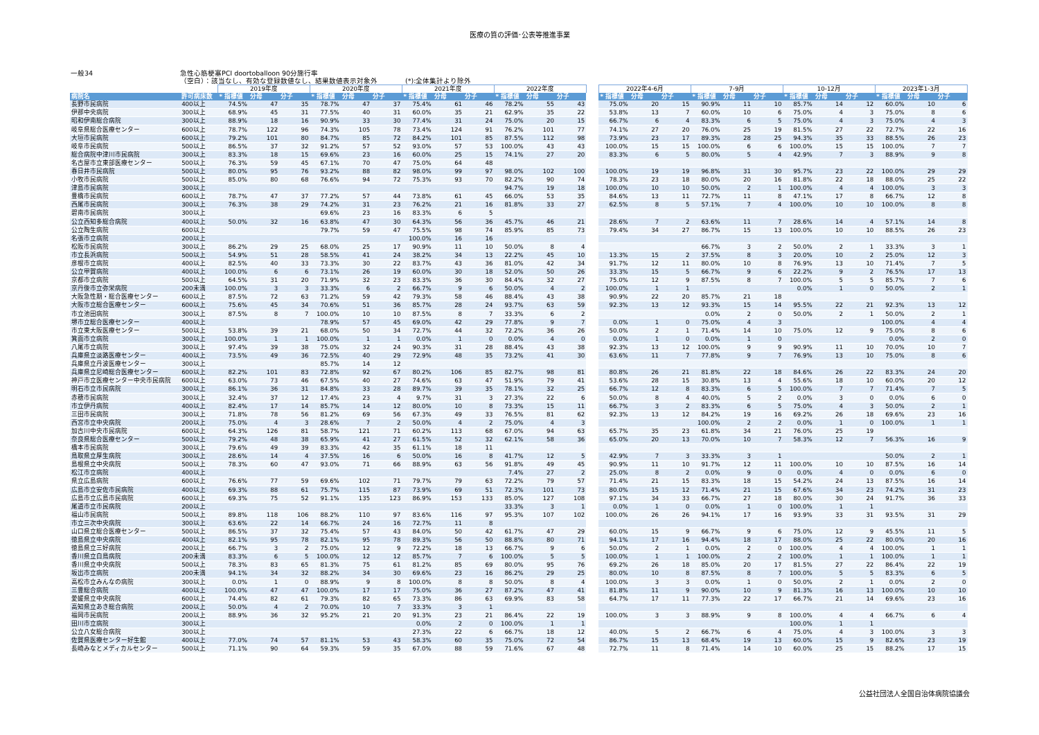医療の質の評価･公表等推進事業
一般34 急性心筋梗塞PCI doortoballoon 90分施行率
（空白）：該当なし、有効な登録数値なし、結果数値表示対象外　　　　(*):全体集計より除外
| | | 2019年度 | | | 2020年度 | | | 2021年度 | | | 2022年度 | | | | 2022年4-6月 | | | 7-9月 | | | 10-12月 | | | 2023年1-3月 | | |
| --- | --- | --- | --- | --- | --- | --- | --- | --- | --- | --- | --- | --- | --- | --- | --- | --- | --- | --- | --- | --- | --- | --- | --- | --- | --- | --- |
| 病院名 | 許可病床数 | * 指標値 | 分母 | 分子 | * 指標値 | 分母 | 分子 | * 指標値 | 分母 | 分子 | * 指標値 | 分母 | 分子 | | * 指標値 | 分母 | 分子 | * 指標値 | 分母 | 分子 | * 指標値 | 分母 | 分子 | * 指標値 | 分母 | 分子 |
| 長野市民病院 | 400以上 | 74.5% | 47 | 35 | 78.7% | 47 | 37 | 75.4% | 61 | 46 | 78.2% | 55 | 43 | | 75.0% | 20 | 15 | 90.9% | 11 | 10 | 85.7% | 14 | 12 | 60.0% | 10 | 6 |
| 伊那中央病院 | 300以上 | 68.9% | 45 | 31 | 77.5% | 40 | 31 | 60.0% | 35 | 21 | 62.9% | 35 | 22 | | 53.8% | 13 | 7 | 60.0% | 10 | 6 | 75.0% | 4 | 3 | 75.0% | 8 | 6 |
| 昭和伊南総合病院 | 300以上 | 88.9% | 18 | 16 | 90.9% | 33 | 30 | 77.4% | 31 | 24 | 75.0% | 20 | 15 | | 66.7% | 6 | 4 | 83.3% | 6 | 5 | 75.0% | 4 | 3 | 75.0% | 4 | 3 |
| 岐阜県総合医療センター | 600以上 | 78.7% | 122 | 96 | 74.3% | 105 | 78 | 73.4% | 124 | 91 | 76.2% | 101 | 77 | | 74.1% | 27 | 20 | 76.0% | 25 | 19 | 81.5% | 27 | 22 | 72.7% | 22 | 16 |
| 大垣市民病院 | 600以上 | 79.2% | 101 | 80 | 84.7% | 85 | 72 | 84.2% | 101 | 85 | 87.5% | 112 | 98 | | 73.9% | 23 | 17 | 89.3% | 28 | 25 | 94.3% | 35 | 33 | 88.5% | 26 | 23 |
| 岐阜市民病院 | 500以上 | 86.5% | 37 | 32 | 91.2% | 57 | 52 | 93.0% | 57 | 53 | 100.0% | 43 | 43 | | 100.0% | 15 | 15 | 100.0% | 6 | 6 | 100.0% | 15 | 15 | 100.0% | 7 | 7 |
| 総合病院中津川市民病院 | 300以上 | 83.3% | 18 | 15 | 69.6% | 23 | 16 | 60.0% | 25 | 15 | 74.1% | 27 | 20 | | 83.3% | 6 | 5 | 80.0% | 5 | 4 | 42.9% | 7 | 3 | 88.9% | 9 | 8 |
| 名古屋市立東部医療センター | 500以上 | 76.3% | 59 | 45 | 67.1% | 70 | 47 | 75.0% | 64 | 48 | | | | | | | | | | | | | | | | |
| 春日井市民病院 | 500以上 | 80.0% | 95 | 76 | 93.2% | 88 | 82 | 98.0% | 99 | 97 | 98.0% | 102 | 100 | | 100.0% | 19 | 19 | 96.8% | 31 | 30 | 95.7% | 23 | 22 | 100.0% | 29 | 29 |
| 小牧市民病院 | 500以上 | 85.0% | 80 | 68 | 76.6% | 94 | 72 | 75.3% | 93 | 70 | 82.2% | 90 | 74 | | 78.3% | 23 | 18 | 80.0% | 20 | 16 | 81.8% | 22 | 18 | 88.0% | 25 | 22 |
| 津島市民病院 | 300以上 | | | | | | | | | | 94.7% | 19 | 18 | | 100.0% | 10 | 10 | 50.0% | 2 | 1 | 100.0% | 4 | 4 | 100.0% | 3 | 3 |
| 豊橋市民病院 | 600以上 | 78.7% | 47 | 37 | 77.2% | 57 | 44 | 73.8% | 61 | 45 | 66.0% | 53 | 35 | | 84.6% | 13 | 11 | 72.7% | 11 | 8 | 47.1% | 17 | 8 | 66.7% | 12 | 8 |
| 西尾市民病院 | 300以上 | 76.3% | 38 | 29 | 74.2% | 31 | 23 | 76.2% | 21 | 16 | 81.8% | 33 | 27 | | 62.5% | 8 | 5 | 57.1% | 7 | 4 | 100.0% | 10 | 10 | 100.0% | 8 | 8 |
| 碧南市民病院 | 300以上 | | | | 69.6% | 23 | 16 | 83.3% | 6 | 5 | | | | | | | | | | | | | | | | |
| 公立西知多総合病院 | 400以上 | 50.0% | 32 | 16 | 63.8% | 47 | 30 | 64.3% | 56 | 36 | 45.7% | 46 | 21 | | 28.6% | 7 | 2 | 63.6% | 11 | 7 | 28.6% | 14 | 4 | 57.1% | 14 | 8 |
| 公立陶生病院 | 600以上 | | | | 79.7% | 59 | 47 | 75.5% | 98 | 74 | 85.9% | 85 | 73 | | 79.4% | 34 | 27 | 86.7% | 15 | 13 | 100.0% | 10 | 10 | 88.5% | 26 | 23 |
| 名張市立病院 | 200以上 | | | | | | | 100.0% | 16 | 16 | | | | | | | | | | | | | | | | |
| 松阪市民病院 | 300以上 | 86.2% | 29 | 25 | 68.0% | 25 | 17 | 90.9% | 11 | 10 | 50.0% | 8 | 4 | | | | | 66.7% | 3 | 2 | 50.0% | 2 | 1 | 33.3% | 3 | 1 |
| 市立長浜病院 | 500以上 | 54.9% | 51 | 28 | 58.5% | 41 | 24 | 38.2% | 34 | 13 | 22.2% | 45 | 10 | | 13.3% | 15 | 2 | 37.5% | 8 | 3 | 20.0% | 10 | 2 | 25.0% | 12 | 3 |
| 彦根市立病院 | 400以上 | 82.5% | 40 | 33 | 73.3% | 30 | 22 | 83.7% | 43 | 36 | 81.0% | 42 | 34 | | 91.7% | 12 | 11 | 80.0% | 10 | 8 | 76.9% | 13 | 10 | 71.4% | 7 | 5 |
| 公立甲賀病院 | 400以上 | 100.0% | 6 | 6 | 73.1% | 26 | 19 | 60.0% | 30 | 18 | 52.0% | 50 | 26 | | 33.3% | 15 | 5 | 66.7% | 9 | 6 | 22.2% | 9 | 2 | 76.5% | 17 | 13 |
| 京都市立病院 | 500以上 | 64.5% | 31 | 20 | 71.9% | 32 | 23 | 83.3% | 36 | 30 | 84.4% | 32 | 27 | | 75.0% | 12 | 9 | 87.5% | 8 | 7 | 100.0% | 5 | 5 | 85.7% | 7 | 6 |
| 京丹後市立弥栄病院 | 200未満 | 100.0% | 3 | 3 | 33.3% | 6 | 2 | 66.7% | 9 | 6 | 50.0% | 4 | 2 | | 100.0% | 1 | 1 | | | | 0.0% | 1 | 0 | 50.0% | 2 | 1 |
| 大阪急性期・総合医療センター | 600以上 | 87.5% | 72 | 63 | 71.2% | 59 | 42 | 79.3% | 58 | 46 | 88.4% | 43 | 38 | | 90.9% | 22 | 20 | 85.7% | 21 | 18 | | | | | | |
| 大阪市立総合医療センター | 600以上 | 75.6% | 45 | 34 | 70.6% | 51 | 36 | 85.7% | 28 | 24 | 93.7% | 63 | 59 | | 92.3% | 13 | 12 | 93.3% | 15 | 14 | 95.5% | 22 | 21 | 92.3% | 13 | 12 |
| 市立池田病院 | 300以上 | 87.5% | 8 | 7 | 100.0% | 10 | 10 | 87.5% | 8 | 7 | 33.3% | 6 | 2 | | | | | 0.0% | 2 | 0 | 50.0% | 2 | 1 | 50.0% | 2 | 1 |
| 堺市立総合医療センター | 400以上 | | | | 78.9% | 57 | 45 | 69.0% | 42 | 29 | 77.8% | 9 | 7 | | 0.0% | 1 | 0 | 75.0% | 4 | 3 | | | | 100.0% | 4 | 4 |
| 市立東大阪医療センター | 500以上 | 53.8% | 39 | 21 | 68.0% | 50 | 34 | 72.7% | 44 | 32 | 72.2% | 36 | 26 | | 50.0% | 2 | 1 | 71.4% | 14 | 10 | 75.0% | 12 | 9 | 75.0% | 8 | 6 |
| 箕面市立病院 | 300以上 | 100.0% | 1 | 1 | 100.0% | 1 | 1 | 0.0% | 1 | 0 | 0.0% | 4 | 0 | | 0.0% | 1 | 0 | 0.0% | 1 | 0 | | | | 0.0% | 2 | 0 |
| 八尾市立病院 | 300以上 | 97.4% | 39 | 38 | 75.0% | 32 | 24 | 90.3% | 31 | 28 | 88.4% | 43 | 38 | | 92.3% | 13 | 12 | 100.0% | 9 | 9 | 90.9% | 11 | 10 | 70.0% | 10 | 7 |
| 兵庫県立淡路医療センター | 400以上 | 73.5% | 49 | 36 | 72.5% | 40 | 29 | 72.9% | 48 | 35 | 73.2% | 41 | 30 | | 63.6% | 11 | 7 | 77.8% | 9 | 7 | 76.9% | 13 | 10 | 75.0% | 8 | 6 |
| 兵庫県立丹波医療センター | 300以上 | | | | 85.7% | 14 | 12 | | | | | | | | | | | | | | | | | | | |
| 兵庫県立尼崎総合医療センター | 600以上 | 82.2% | 101 | 83 | 72.8% | 92 | 67 | 80.2% | 106 | 85 | 82.7% | 98 | 81 | | 80.8% | 26 | 21 | 81.8% | 22 | 18 | 84.6% | 26 | 22 | 83.3% | 24 | 20 |
| 神戸市立医療センター中央市民病院 | 600以上 | 63.0% | 73 | 46 | 67.5% | 40 | 27 | 74.6% | 63 | 47 | 51.9% | 79 | 41 | | 53.6% | 28 | 15 | 30.8% | 13 | 4 | 55.6% | 18 | 10 | 60.0% | 20 | 12 |
| 明石市立市民病院 | 300以上 | 86.1% | 36 | 31 | 84.8% | 33 | 28 | 89.7% | 39 | 35 | 78.1% | 32 | 25 | | 66.7% | 12 | 8 | 83.3% | 6 | 5 | 100.0% | 7 | 7 | 71.4% | 7 | 5 |
| 赤穂市民病院 | 300以上 | 32.4% | 37 | 12 | 17.4% | 23 | 4 | 9.7% | 31 | 3 | 27.3% | 22 | 6 | | 50.0% | 8 | 4 | 40.0% | 5 | 2 | 0.0% | 3 | 0 | 0.0% | 6 | 0 |
| 市立伊丹病院 | 400以上 | 82.4% | 17 | 14 | 85.7% | 14 | 12 | 80.0% | 10 | 8 | 73.3% | 15 | 11 | | 66.7% | 3 | 2 | 83.3% | 6 | 5 | 75.0% | 4 | 3 | 50.0% | 2 | 1 |
| 三田市民病院 | 300以上 | 71.8% | 78 | 56 | 81.2% | 69 | 56 | 67.3% | 49 | 33 | 76.5% | 81 | 62 | | 92.3% | 13 | 12 | 84.2% | 19 | 16 | 69.2% | 26 | 18 | 69.6% | 23 | 16 |
| 西宮市立中央病院 | 200以上 | 75.0% | 4 | 3 | 28.6% | 7 | 2 | 50.0% | 4 | 2 | 75.0% | 4 | 3 | | | | | 100.0% | 2 | 2 | 0.0% | 1 | 0 | 100.0% | 1 | 1 |
| 加古川中央市民病院 | 600以上 | 64.3% | 126 | 81 | 58.7% | 121 | 71 | 60.2% | 113 | 68 | 67.0% | 94 | 63 | | 65.7% | 35 | 23 | 61.8% | 34 | 21 | 76.0% | 25 | 19 | | | |
| 奈良県総合医療センター | 500以上 | 79.2% | 48 | 38 | 65.9% | 41 | 27 | 61.5% | 52 | 32 | 62.1% | 58 | 36 | | 65.0% | 20 | 13 | 70.0% | 10 | 7 | 58.3% | 12 | 7 | 56.3% | 16 | 9 |
| 橋本市民病院 | 300以上 | 79.6% | 49 | 39 | 83.3% | 42 | 35 | 61.1% | 18 | 11 | | | | | | | | | | | | | | | | |
| 鳥取県立厚生病院 | 300以上 | 28.6% | 14 | 4 | 37.5% | 16 | 6 | 50.0% | 16 | 8 | 41.7% | 12 | 5 | | 42.9% | 7 | 3 | 33.3% | 3 | 1 | | | | 50.0% | 2 | 1 |
| 島根県立中央病院 | 500以上 | 78.3% | 60 | 47 | 93.0% | 71 | 66 | 88.9% | 63 | 56 | 91.8% | 49 | 45 | | 90.9% | 11 | 10 | 91.7% | 12 | 11 | 100.0% | 10 | 10 | 87.5% | 16 | 14 |
| 松江市立病院 | 400以上 | | | | | | | | | | 7.4% | 27 | 2 | | 25.0% | 8 | 2 | 0.0% | 9 | 0 | 0.0% | 4 | 0 | 0.0% | 6 | 0 |
| 県立広島病院 | 600以上 | 76.6% | 77 | 59 | 69.6% | 102 | 71 | 79.7% | 79 | 63 | 72.2% | 79 | 57 | | 71.4% | 21 | 15 | 83.3% | 18 | 15 | 54.2% | 24 | 13 | 87.5% | 16 | 14 |
| 広島市立安佐市民病院 | 400以上 | 69.3% | 88 | 61 | 75.7% | 115 | 87 | 73.9% | 69 | 51 | 72.3% | 101 | 73 | | 80.0% | 15 | 12 | 71.4% | 21 | 15 | 67.6% | 34 | 23 | 74.2% | 31 | 23 |
| 広島市立広島市民病院 | 600以上 | 69.3% | 75 | 52 | 91.1% | 135 | 123 | 86.9% | 153 | 133 | 85.0% | 127 | 108 | | 97.1% | 34 | 33 | 66.7% | 27 | 18 | 80.0% | 30 | 24 | 91.7% | 36 | 33 |
| 尾道市立市民病院 | 200以上 | | | | | | | | | | 33.3% | 3 | 1 | | 0.0% | 1 | 0 | 0.0% | 1 | 0 | 100.0% | 1 | 1 | | | |
| 福山市民病院 | 500以上 | 89.8% | 118 | 106 | 88.2% | 110 | 97 | 83.6% | 116 | 97 | 95.3% | 107 | 102 | | 100.0% | 26 | 26 | 94.1% | 17 | 16 | 93.9% | 33 | 31 | 93.5% | 31 | 29 |
| 市立三次中央病院 | 300以上 | 63.6% | 22 | 14 | 66.7% | 24 | 16 | 72.7% | 11 | 8 | | | | | | | | | | | | | | | | |
| 山口県立総合医療センター | 500以上 | 86.5% | 37 | 32 | 75.4% | 57 | 43 | 84.0% | 50 | 42 | 61.7% | 47 | 29 | | 60.0% | 15 | 9 | 66.7% | 9 | 6 | 75.0% | 12 | 9 | 45.5% | 11 | 5 |
| 徳島県立中央病院 | 400以上 | 82.1% | 95 | 78 | 82.1% | 95 | 78 | 89.3% | 56 | 50 | 88.8% | 80 | 71 | | 94.1% | 17 | 16 | 94.4% | 18 | 17 | 88.0% | 25 | 22 | 80.0% | 20 | 16 |
| 徳島県立三好病院 | 200以上 | 66.7% | 3 | 2 | 75.0% | 12 | 9 | 72.2% | 18 | 13 | 66.7% | 9 | 6 | | 50.0% | 2 | 1 | 0.0% | 2 | 0 | 100.0% | 4 | 4 | 100.0% | 1 | 1 |
| 香川県立白鳥病院 | 200未満 | 83.3% | 6 | 5 | 100.0% | 12 | 12 | 85.7% | 7 | 6 | 100.0% | 5 | 5 | | 100.0% | 1 | 1 | 100.0% | 2 | 2 | 100.0% | 1 | 1 | 100.0% | 1 | 1 |
| 香川県立中央病院 | 500以上 | 78.3% | 83 | 65 | 81.3% | 75 | 61 | 81.2% | 85 | 69 | 80.0% | 95 | 76 | | 69.2% | 26 | 18 | 85.0% | 20 | 17 | 81.5% | 27 | 22 | 86.4% | 22 | 19 |
| 坂出市立病院 | 200未満 | 94.1% | 34 | 32 | 88.2% | 34 | 30 | 69.6% | 23 | 16 | 86.2% | 29 | 25 | | 80.0% | 10 | 8 | 87.5% | 8 | 7 | 100.0% | 5 | 5 | 83.3% | 6 | 5 |
| 高松市立みんなの病院 | 300以上 | 0.0% | 1 | 0 | 88.9% | 9 | 8 | 100.0% | 8 | 8 | 50.0% | 8 | 4 | | 100.0% | 3 | 3 | 0.0% | 1 | 0 | 50.0% | 2 | 1 | 0.0% | 2 | 0 |
| 三豊総合病院 | 400以上 | 100.0% | 47 | 47 | 100.0% | 17 | 17 | 75.0% | 36 | 27 | 87.2% | 47 | 41 | | 81.8% | 11 | 9 | 90.0% | 10 | 9 | 81.3% | 16 | 13 | 100.0% | 10 | 10 |
| 愛媛県立中央病院 | 600以上 | 74.4% | 82 | 61 | 79.3% | 82 | 65 | 73.3% | 86 | 63 | 69.9% | 83 | 58 | | 64.7% | 17 | 11 | 77.3% | 22 | 17 | 66.7% | 21 | 14 | 69.6% | 23 | 16 |
| 高知県立あき総合病院 | 200以上 | 50.0% | 4 | 2 | 70.0% | 10 | 7 | 33.3% | 3 | 1 | | | | | | | | | | | | | | | | |
| 福岡市民病院 | 200以上 | 88.9% | 36 | 32 | 95.2% | 21 | 20 | 91.3% | 23 | 21 | 86.4% | 22 | 19 | | 100.0% | 3 | 3 | 88.9% | 9 | 8 | 100.0% | 4 | 4 | 66.7% | 6 | 4 |
| 田川市立病院 | 300以上 | | | | | | | 0.0% | 2 | 0 | 100.0% | 1 | 1 | | | | | | | | 100.0% | 1 | 1 | | | |
| 公立八女総合病院 | 300以上 | | | | | | | 27.3% | 22 | 6 | 66.7% | 18 | 12 | | 40.0% | 5 | 2 | 66.7% | 6 | 4 | 75.0% | 4 | 3 | 100.0% | 3 | 3 |
| 佐賀県医療センター好生館 | 400以上 | 77.0% | 74 | 57 | 81.1% | 53 | 43 | 58.3% | 60 | 35 | 75.0% | 72 | 54 | | 86.7% | 15 | 13 | 68.4% | 19 | 13 | 60.0% | 15 | 9 | 82.6% | 23 | 19 |
| 長崎みなとメディカルセンター | 500以上 | 71.1% | 90 | 64 | 59.3% | 59 | 35 | 67.0% | 88 | 59 | 71.6% | 67 | 48 | | 72.7% | 11 | 8 | 71.4% | 14 | 10 | 60.0% | 25 | 15 | 88.2% | 17 | 15 |
公益社団法人全国自治体病院協議会